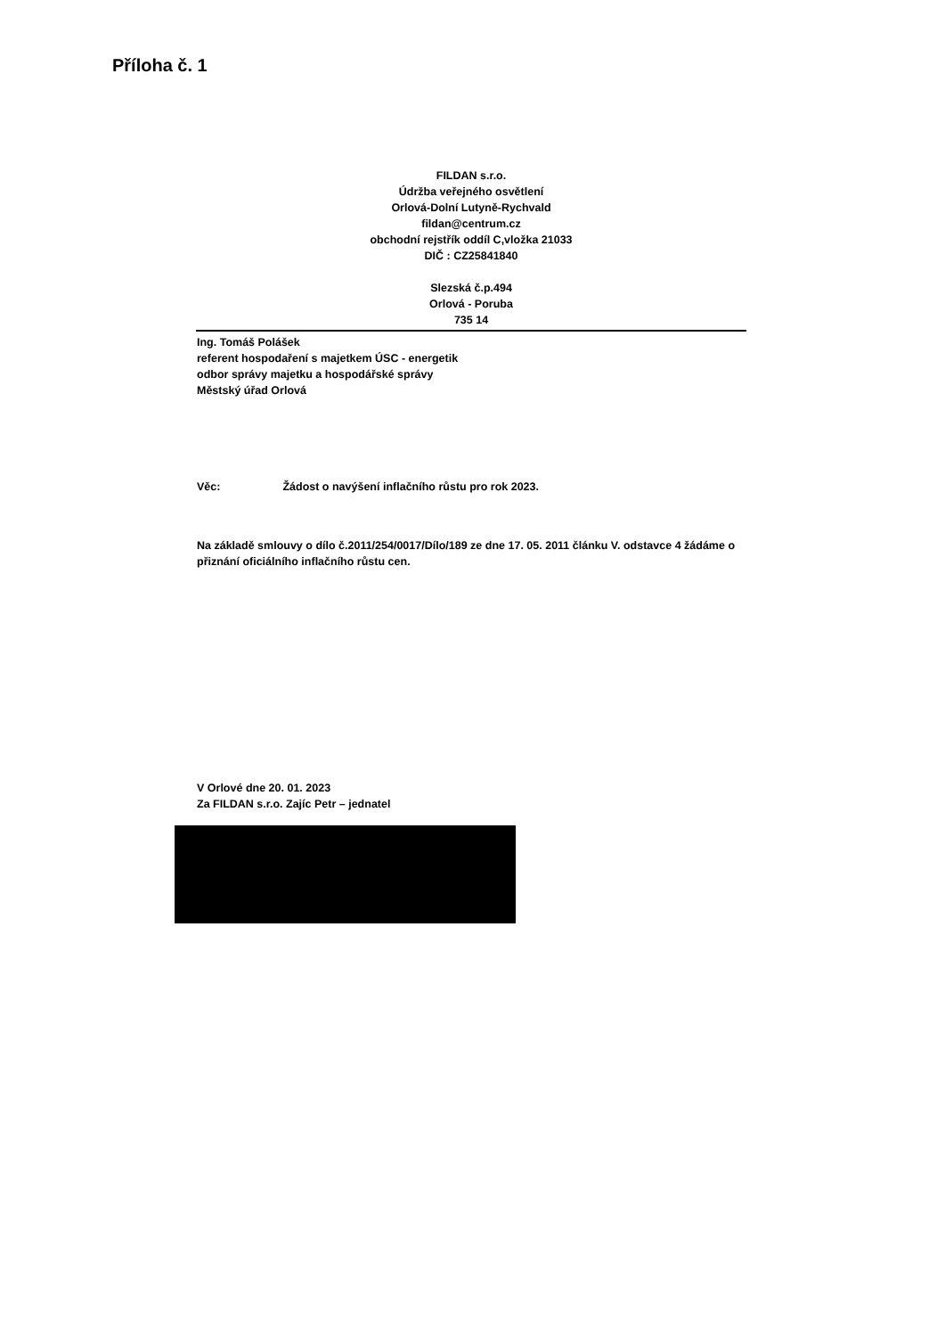Příloha č. 1
FILDAN s.r.o.
Údržba veřejného osvětlení
Orlová-Dolní Lutyně-Rychvald
fildan@centrum.cz
obchodní rejstřík oddíl C,vložka 21033
DIČ : CZ25841840
Slezská č.p.494
Orlová - Poruba
735 14
Ing. Tomáš Polášek
referent hospodaření s majetkem ÚSC - energetik
odbor správy majetku a hospodářské správy
Městský úřad Orlová
Věc: Žádost o navýšení inflačního růstu pro rok 2023.
Na základě smlouvy o dílo č.2011/254/0017/Dílo/189 ze dne 17. 05. 2011 článku V. odstavce 4 žádáme o přiznání oficiálního inflačního růstu cen.
V Orlové dne 20. 01. 2023
Za FILDAN s.r.o. Zajíc Petr – jednatel